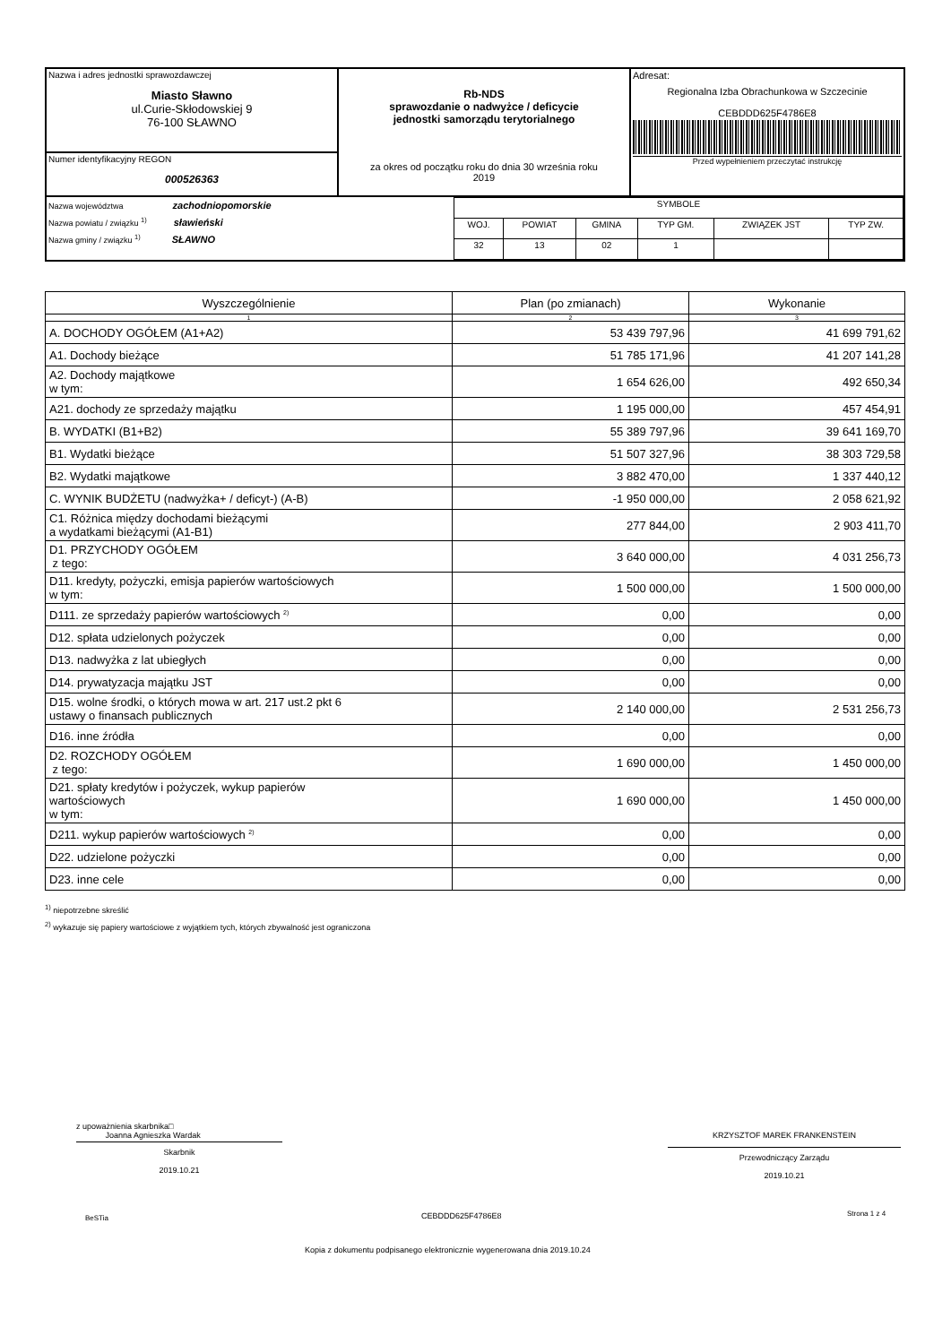| Nazwa i adres jednostki sprawozdawczej Miasto Sławno ul.Curie-Skłodowskiej 9 76-100 SŁAWNO | Rb-NDS sprawozdanie o nadwyżce / deficycie jednostki samorządu terytorialnego za okres od początku roku do dnia 30 września roku 2019 | Adresat: Regionalna Izba Obrachunkowa w Szczecinie CEBDDD625F4786E8 Przed wypełnieniem przeczytać instrukcję |
| Numer identyfikacyjny REGON 000526363 | | |
| / Nazwa województwa zachodniopomorskie Nazwa powiatu / związku <sup>1)</sup> sławieński Nazwa gminy / związku <sup>1)</sup> SŁAWNO / / SYMBOLE / / / / / / / WOJ. / POWIAT / GMINA / TYP GM. / ZWIĄZEK JST / TYP ZW. / / 32 / 13 / 02 / 1 / / / / | | |
| Wyszczególnienie | Plan (po zmianach) | Wykonanie |
| --- | --- | --- |
| 1 | 2 | 3 |
| A. DOCHODY OGÓŁEM (A1+A2) | 53 439 797,96 | 41 699 791,62 |
| A1. Dochody bieżące | 51 785 171,96 | 41 207 141,28 |
| A2. Dochody majątkowe w tym: | 1 654 626,00 | 492 650,34 |
| A21. dochody ze sprzedaży majątku | 1 195 000,00 | 457 454,91 |
| B. WYDATKI (B1+B2) | 55 389 797,96 | 39 641 169,70 |
| B1. Wydatki bieżące | 51 507 327,96 | 38 303 729,58 |
| B2. Wydatki majątkowe | 3 882 470,00 | 1 337 440,12 |
| C. WYNIK BUDŻETU (nadwyżka+ / deficyt-) (A-B) | -1 950 000,00 | 2 058 621,92 |
| C1. Różnica między dochodami bieżącymi a wydatkami bieżącymi (A1-B1) | 277 844,00 | 2 903 411,70 |
| D1. PRZYCHODY OGÓŁEM z tego: | 3 640 000,00 | 4 031 256,73 |
| D11. kredyty, pożyczki, emisja papierów wartościowych w tym: | 1 500 000,00 | 1 500 000,00 |
| D111. ze sprzedaży papierów wartościowych <sup>2)</sup> | 0,00 | 0,00 |
| D12. spłata udzielonych pożyczek | 0,00 | 0,00 |
| D13. nadwyżka z lat ubiegłych | 0,00 | 0,00 |
| D14. prywatyzacja majątku JST | 0,00 | 0,00 |
| D15. wolne środki, o których mowa w art. 217 ust.2 pkt 6 ustawy o finansach publicznych | 2 140 000,00 | 2 531 256,73 |
| D16. inne źródła | 0,00 | 0,00 |
| D2. ROZCHODY OGÓŁEM z tego: | 1 690 000,00 | 1 450 000,00 |
| D21. spłaty kredytów i pożyczek, wykup papierów wartościowych w tym: | 1 690 000,00 | 1 450 000,00 |
| D211. wykup papierów wartościowych <sup>2)</sup> | 0,00 | 0,00 |
| D22. udzielone pożyczki | 0,00 | 0,00 |
| D23. inne cele | 0,00 | 0,00 |
<sup>1)</sup> niepotrzebne skreślić
<sup>2)</sup> wykazuje się papiery wartościowe z wyjątkiem tych, których zbywalność jest ograniczona
z upoważnienia skarbnika□
Joanna Agnieszka Wardak
Skarbnik
2019.10.21
KRZYSZTOF MAREK FRANKENSTEIN
Przewodniczący Zarządu
2019.10.21
BeSTia CEBDDD625F4786E8 Strona 1 z 4
Kopia z dokumentu podpisanego elektronicznie wygenerowana dnia 2019.10.24